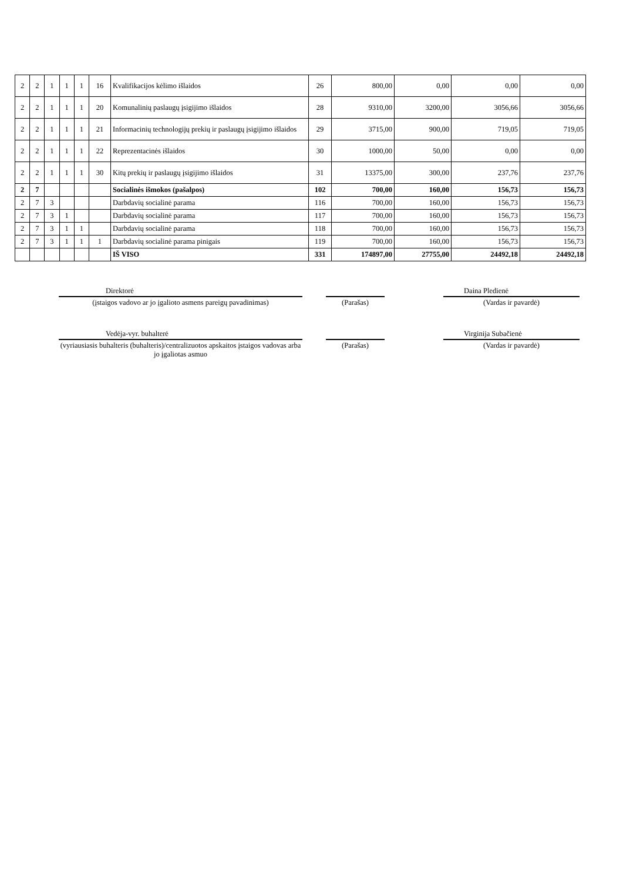| 2 | 2 | 1 | 1 | 1 | 16 | Kvalifikacijos kėlimo išlaidos | 26 | 800,00 | 0,00 | 0,00 | 0,00 |
| 2 | 2 | 1 | 1 | 1 | 20 | Komunalinių paslaugų įsigijimo išlaidos | 28 | 9310,00 | 3200,00 | 3056,66 | 3056,66 |
| 2 | 2 | 1 | 1 | 1 | 21 | Informacinių technologijų prekių ir paslaugų įsigijimo išlaidos | 29 | 3715,00 | 900,00 | 719,05 | 719,05 |
| 2 | 2 | 1 | 1 | 1 | 22 | Reprezentacinės išlaidos | 30 | 1000,00 | 50,00 | 0,00 | 0,00 |
| 2 | 2 | 1 | 1 | 1 | 30 | Kitų prekių ir paslaugų įsigijimo išlaidos | 31 | 13375,00 | 300,00 | 237,76 | 237,76 |
| 2 | 7 | | | | | Socialinės išmokos (pašalpos) | 102 | 700,00 | 160,00 | 156,73 | 156,73 |
| 2 | 7 | 3 | | | | Darbdavių socialinė parama | 116 | 700,00 | 160,00 | 156,73 | 156,73 |
| 2 | 7 | 3 | 1 | | | Darbdavių socialinė parama | 117 | 700,00 | 160,00 | 156,73 | 156,73 |
| 2 | 7 | 3 | 1 | 1 | | Darbdavių socialinė parama | 118 | 700,00 | 160,00 | 156,73 | 156,73 |
| 2 | 7 | 3 | 1 | 1 | 1 | Darbdavių socialinė parama pinigais | 119 | 700,00 | 160,00 | 156,73 | 156,73 |
| | | | | | | IŠ VISO | 331 | 174897,00 | 27755,00 | 24492,18 | 24492,18 |
Direktorė
Daina Pledienė
(įstaigos vadovo ar jo įgalioto asmens pareigų pavadinimas)
(Parašas) (Vardas ir pavardė)
Vedėja-vyr. buhalterė
Virginija Subačienė
(vyriausiasis buhalteris (buhalteris)/centralizuotos apskaitos įstaigos vadovas arba jo įgaliotas asmuo
(Parašas) (Vardas ir pavardė)